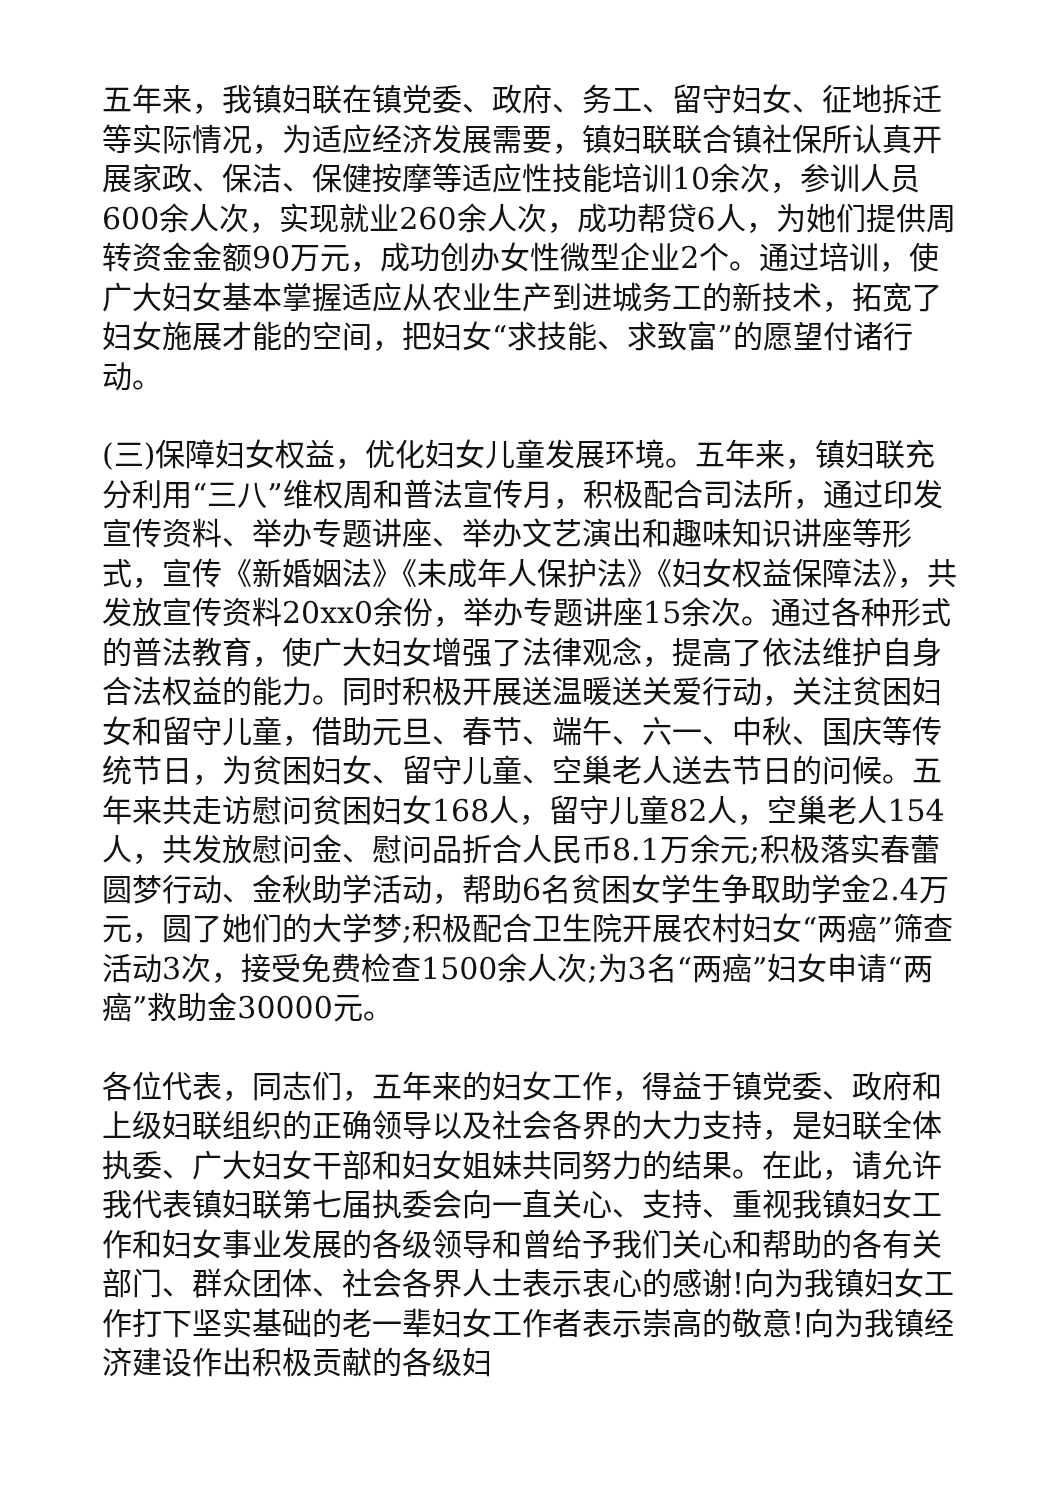五年来，我镇妇联在镇党委、政府、务工、留守妇女、征地拆迁等实际情况，为适应经济发展需要，镇妇联联合镇社保所认真开展家政、保洁、保健按摩等适应性技能培训10余次，参训人员600余人次，实现就业260余人次，成功帮贷6人，为她们提供周转资金金额90万元，成功创办女性微型企业2个。通过培训，使广大妇女基本掌握适应从农业生产到进城务工的新技术，拓宽了妇女施展才能的空间，把妇女“求技能、求致富”的愿望付诸行动。
(三)保障妇女权益，优化妇女儿童发展环境。五年来，镇妇联充分利用“三八”维权周和普法宣传月，积极配合司法所，通过印发宣传资料、举办专题讲座、举办文艺演出和趣味知识讲座等形式，宣传《新婚姻法》《未成年人保护法》《妇女权益保障法》，共发放宣传资料20xx0余份，举办专题讲座15余次。通过各种形式的普法教育，使广大妇女增强了法律观念，提高了依法维护自身合法权益的能力。同时积极开展送温暖送关爱行动，关注贫困妇女和留守儿童，借助元旦、春节、端午、六一、中秋、国庆等传统节日，为贫困妇女、留守儿童、空巢老人送去节日的问候。五年来共走访慰问贫困妇女168人，留守儿童82人，空巢老人154人，共发放慰问金、慰问品折合人民币8.1万余元;积极落实春蕾圆梦行动、金秋助学活动，帮助6名贫困女学生争取助学金2.4万元，圆了她们的大学梦;积极配合卫生院开展农村妇女“两癌”筛查活动3次，接受免费检查1500余人次;为3名“两癌”妇女申请“两癌”救助金30000元。
各位代表，同志们，五年来的妇女工作，得益于镇党委、政府和上级妇联组织的正确领导以及社会各界的大力支持，是妇联全体执委、广大妇女干部和妇女姐妹共同努力的结果。在此，请允许我代表镇妇联第七届执委会向一直关心、支持、重视我镇妇女工作和妇女事业发展的各级领导和曾给予我们关心和帮助的各有关部门、群众团体、社会各界人士表示衷心的感谢!向为我镇妇女工作打下坚实基础的老一辈妇女工作者表示崇高的敬意!向为我镇经济建设作出积极贡献的各级妇